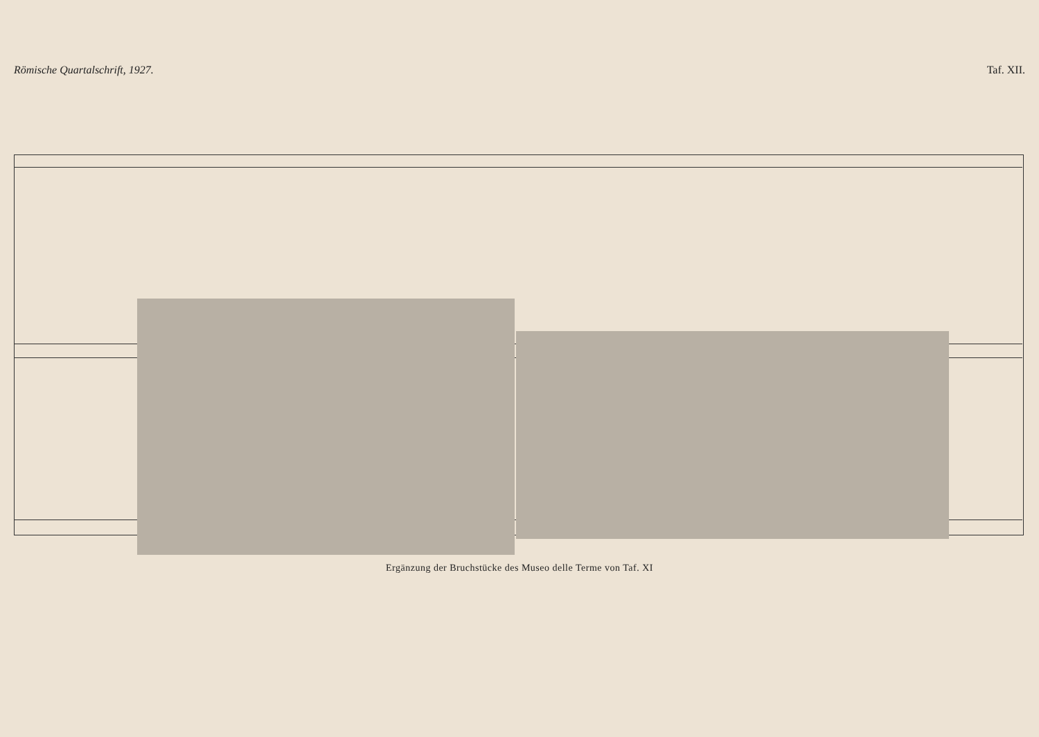Römische Quartalschrift, 1927. Taf. XII.
Ergänzung der Bruchstücke des Museo delle Terme von Taf. XI